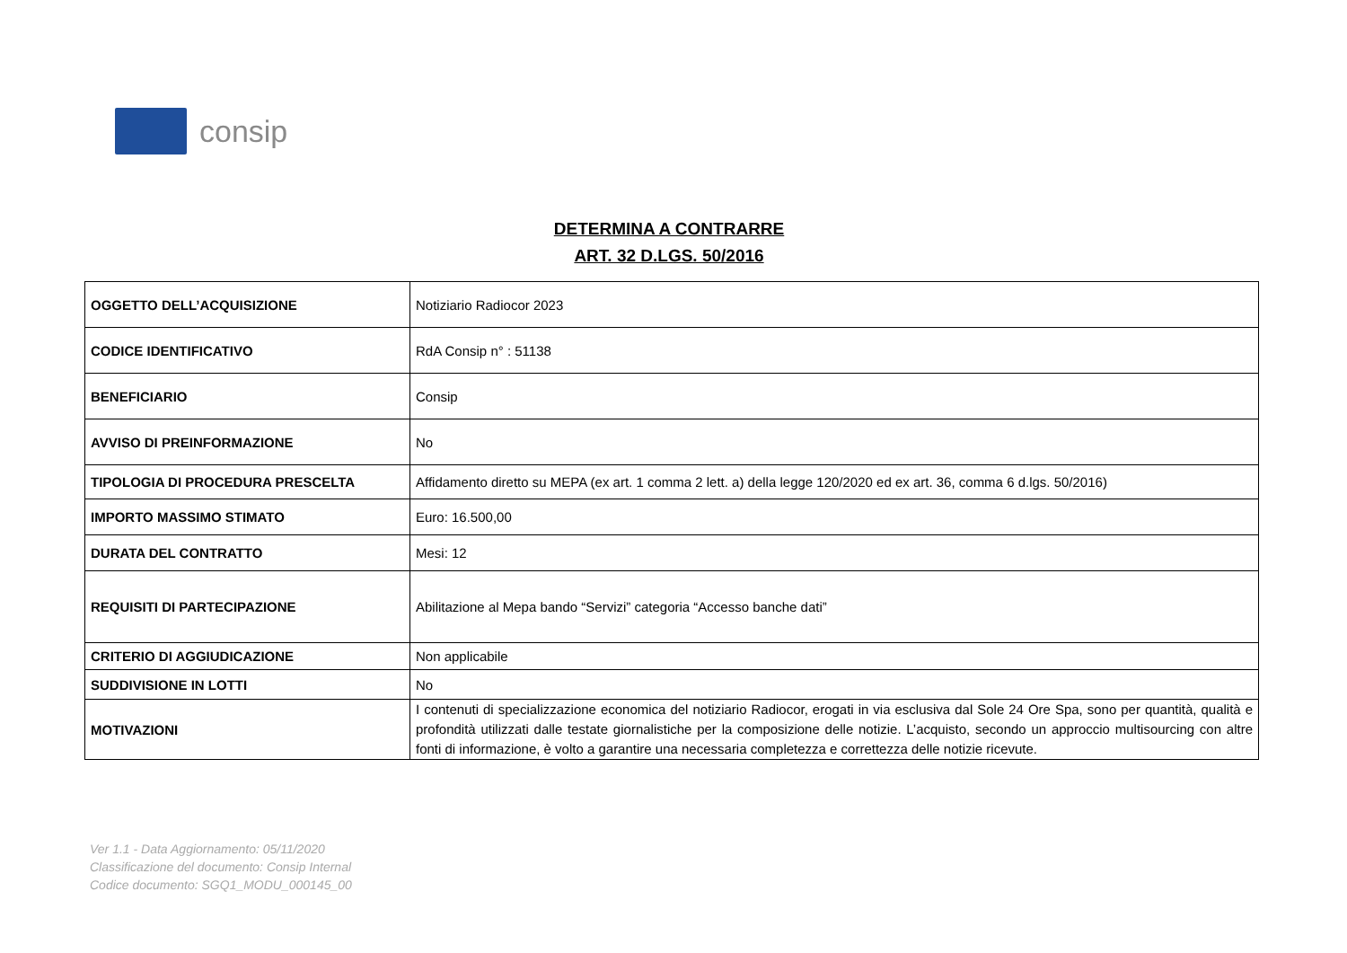consip
DETERMINA A CONTRARRE
ART. 32 D.LGS. 50/2016
| OGGETTO DELL’ACQUISIZIONE | Notiziario Radiocor 2023 |
| CODICE IDENTIFICATIVO | RdA Consip n° : 51138 |
| BENEFICIARIO | Consip |
| AVVISO DI PREINFORMAZIONE | No |
| TIPOLOGIA DI PROCEDURA PRESCELTA | Affidamento diretto su MEPA (ex art. 1 comma 2 lett. a) della legge 120/2020 ed ex art. 36, comma 6 d.lgs. 50/2016) |
| IMPORTO MASSIMO STIMATO | Euro: 16.500,00 |
| DURATA DEL CONTRATTO | Mesi: 12 |
| REQUISITI DI PARTECIPAZIONE | Abilitazione al Mepa bando “Servizi” categoria “Accesso banche dati” |
| CRITERIO DI AGGIUDICAZIONE | Non applicabile |
| SUDDIVISIONE IN LOTTI | No |
| MOTIVAZIONI | I contenuti di specializzazione economica del notiziario Radiocor, erogati in via esclusiva dal Sole 24 Ore Spa, sono per quantità, qualità e profondità utilizzati dalle testate giornalistiche per la composizione delle notizie. L’acquisto, secondo un approccio multisourcing con altre fonti di informazione, è volto a garantire una necessaria completezza e correttezza delle notizie ricevute. |
Ver 1.1 - Data Aggiornamento: 05/11/2020
Classificazione del documento: Consip Internal
Codice documento: SGQ1_MODU_000145_00